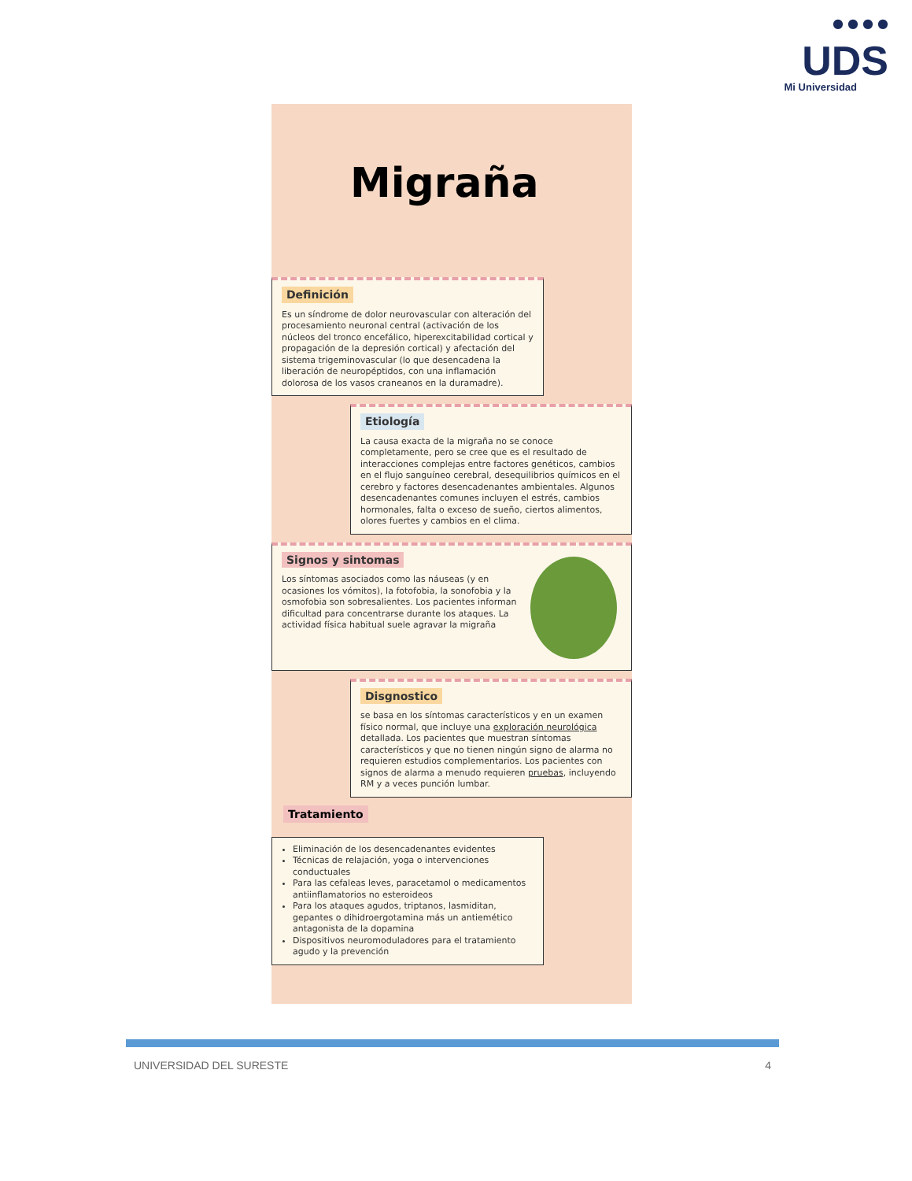● ● ● ●
UDS
Mi Universidad
Migraña
Definición
Es un síndrome de dolor neurovascular con alteración del procesamiento neuronal central (activación de los núcleos del tronco encefálico, hiperexcitabilidad cortical y propagación de la depresión cortical) y afectación del sistema trigeminovascular (lo que desencadena la liberación de neuropéptidos, con una inflamación dolorosa de los vasos craneanos en la duramadre).
Etiología
La causa exacta de la migraña no se conoce completamente, pero se cree que es el resultado de interacciones complejas entre factores genéticos, cambios en el flujo sanguíneo cerebral, desequilibrios químicos en el cerebro y factores desencadenantes ambientales. Algunos desencadenantes comunes incluyen el estrés, cambios hormonales, falta o exceso de sueño, ciertos alimentos, olores fuertes y cambios en el clima.
Signos y sintomas
Los síntomas asociados como las náuseas (y en ocasiones los vómitos), la fotofobia, la sonofobia y la osmofobia son sobresalientes. Los pacientes informan dificultad para concentrarse durante los ataques. La actividad física habitual suele agravar la migraña
Disgnostico
se basa en los síntomas característicos y en un examen físico normal, que incluye una exploración neurológica detallada. Los pacientes que muestran síntomas característicos y que no tienen ningún signo de alarma no requieren estudios complementarios. Los pacientes con signos de alarma a menudo requieren pruebas, incluyendo RM y a veces punción lumbar.
Tratamiento
Eliminación de los desencadenantes evidentes
Técnicas de relajación, yoga o intervenciones conductuales
Para las cefaleas leves, paracetamol o medicamentos antiinflamatorios no esteroideos
Para los ataques agudos, triptanos, lasmiditan, gepantes o dihidroergotamina más un antiemético antagonista de la dopamina
Dispositivos neuromoduladores para el tratamiento agudo y la prevención
UNIVERSIDAD DEL SURESTE 4